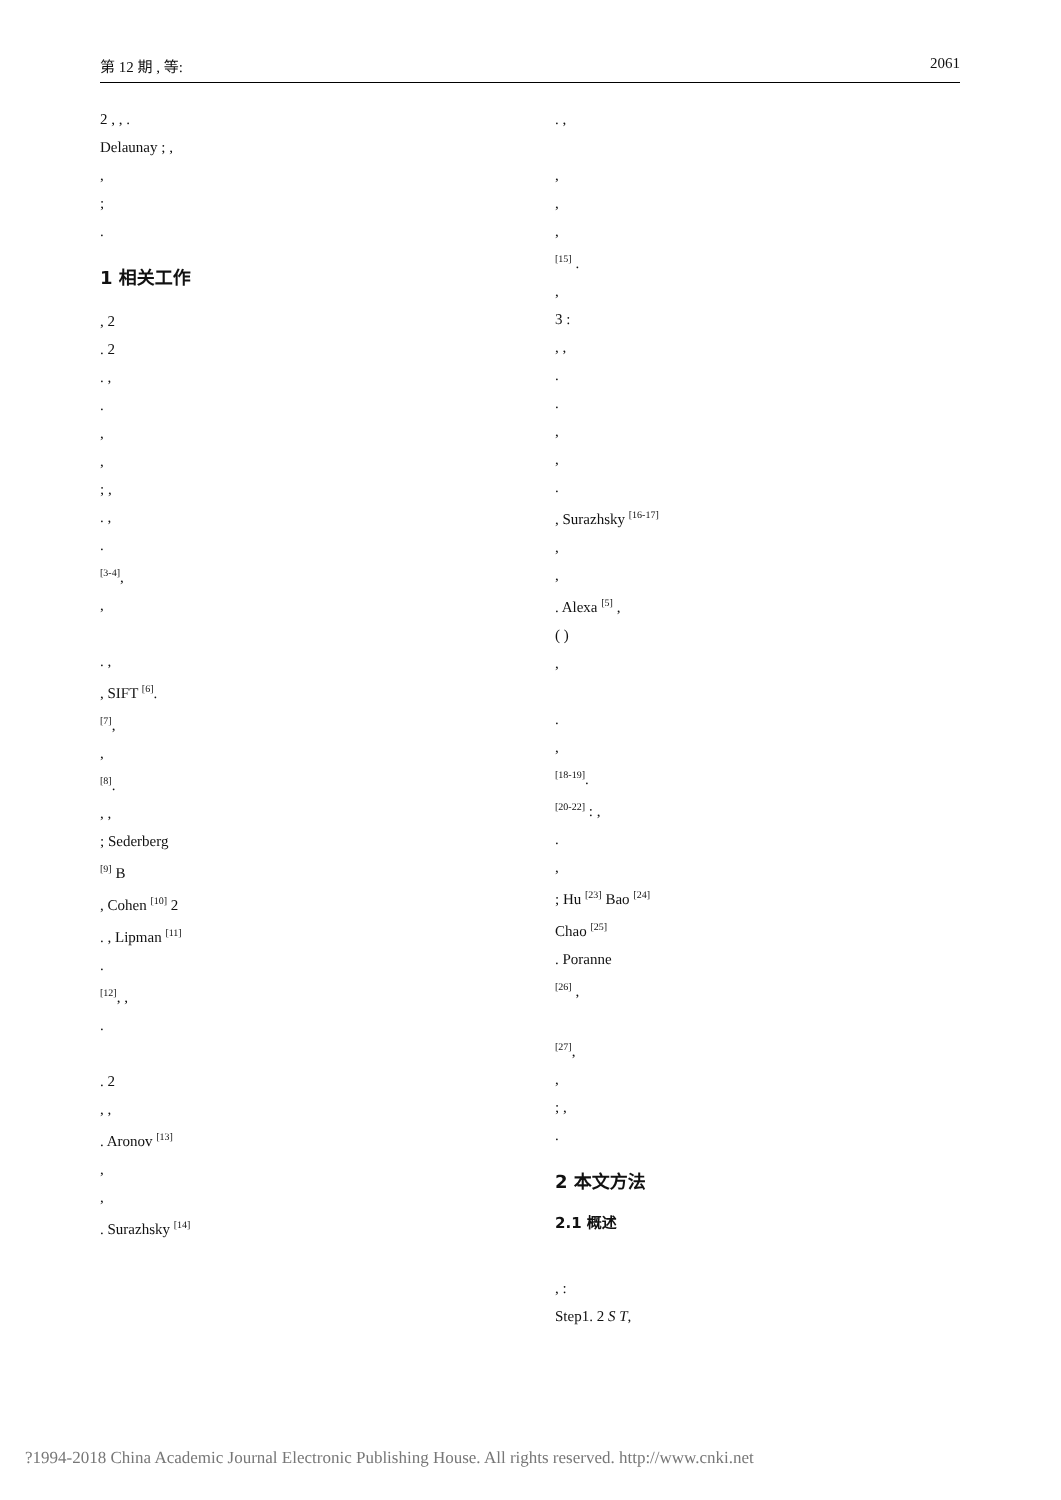第 12 期 , 等: 2061
2 , , .
Delaunay ; ,
,
;
.
1 相关工作
, 2
. 2
. ,
.
,
,
; ,
. ,
.
<sup>[3-4]</sup>,
,
. ,
, SIFT <sup>[6]</sup>.
<sup>[7]</sup>,
,
<sup>[8]</sup>.
, ,
; Sederberg
<sup>[9]</sup> B
, Cohen <sup>[10]</sup> 2
. , Lipman <sup>[11]</sup>
.
<sup>[12]</sup>, ,
.
. 2
, ,
. Aronov <sup>[13]</sup>
,
,
. Surazhsky <sup>[14]</sup>
. ,
,
,
,
<sup>[15]</sup> .
,
3 :
, ,
.
.
,
,
.
, Surazhsky <sup>[16-17]</sup>
,
,
. Alexa <sup>[5]</sup> ,
( )
,
.
,
<sup>[18-19]</sup>.
<sup>[20-22]</sup> : ,
.
,
; Hu <sup>[23]</sup> Bao <sup>[24]</sup>
Chao <sup>[25]</sup>
. Poranne
<sup>[26]</sup> ,
<sup>[27]</sup>,
,
; ,
.
2 本文方法
2.1 概述
, :
Step1. 2 S T,
?1994-2018 China Academic Journal Electronic Publishing House. All rights reserved. http://www.cnki.net